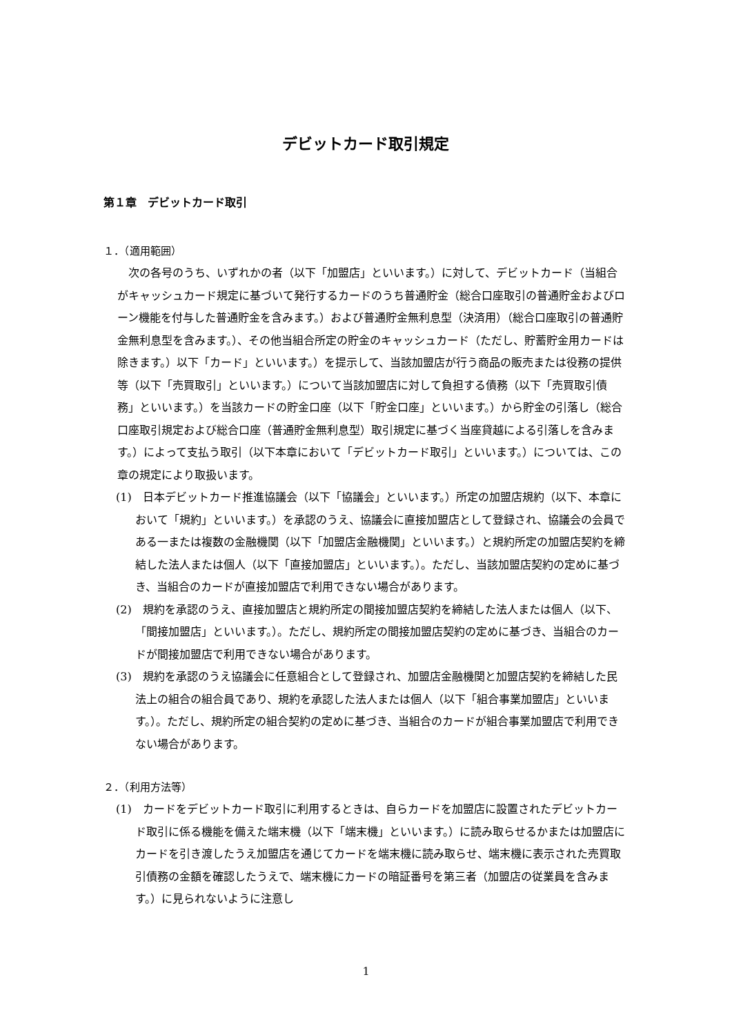デビットカード取引規定
第１章　デビットカード取引
１．（適用範囲）
次の各号のうち、いずれかの者（以下「加盟店」といいます。）に対して、デビットカード（当組合がキャッシュカード規定に基づいて発行するカードのうち普通貯金（総合口座取引の普通貯金およびローン機能を付与した普通貯金を含みます。）および普通貯金無利息型（決済用）（総合口座取引の普通貯金無利息型を含みます。）、その他当組合所定の貯金のキャッシュカード（ただし、貯蓄貯金用カードは除きます。）以下「カード」といいます。）を提示して、当該加盟店が行う商品の販売または役務の提供等（以下「売買取引」といいます。）について当該加盟店に対して負担する債務（以下「売買取引債務」といいます。）を当該カードの貯金口座（以下「貯金口座」といいます。）から貯金の引落し（総合口座取引規定および総合口座（普通貯金無利息型）取引規定に基づく当座貸越による引落しを含みます。）によって支払う取引（以下本章において「デビットカード取引」といいます。）については、この章の規定により取扱います。
(1)　日本デビットカード推進協議会（以下「協議会」といいます。）所定の加盟店規約（以下、本章において「規約」といいます。）を承認のうえ、協議会に直接加盟店として登録され、協議会の会員である一または複数の金融機関（以下「加盟店金融機関」といいます。）と規約所定の加盟店契約を締結した法人または個人（以下「直接加盟店」といいます。）。ただし、当該加盟店契約の定めに基づき、当組合のカードが直接加盟店で利用できない場合があります。
(2)　規約を承認のうえ、直接加盟店と規約所定の間接加盟店契約を締結した法人または個人（以下、「間接加盟店」といいます。）。ただし、規約所定の間接加盟店契約の定めに基づき、当組合のカードが間接加盟店で利用できない場合があります。
(3)　規約を承認のうえ協議会に任意組合として登録され、加盟店金融機関と加盟店契約を締結した民法上の組合の組合員であり、規約を承認した法人または個人（以下「組合事業加盟店」といいます。）。ただし、規約所定の組合契約の定めに基づき、当組合のカードが組合事業加盟店で利用できない場合があります。
２．（利用方法等）
(1)　カードをデビットカード取引に利用するときは、自らカードを加盟店に設置されたデビットカード取引に係る機能を備えた端末機（以下「端末機」といいます。）に読み取らせるかまたは加盟店にカードを引き渡したうえ加盟店を通じてカードを端末機に読み取らせ、端末機に表示された売買取引債務の金額を確認したうえで、端末機にカードの暗証番号を第三者（加盟店の従業員を含みます。）に見られないように注意し
1